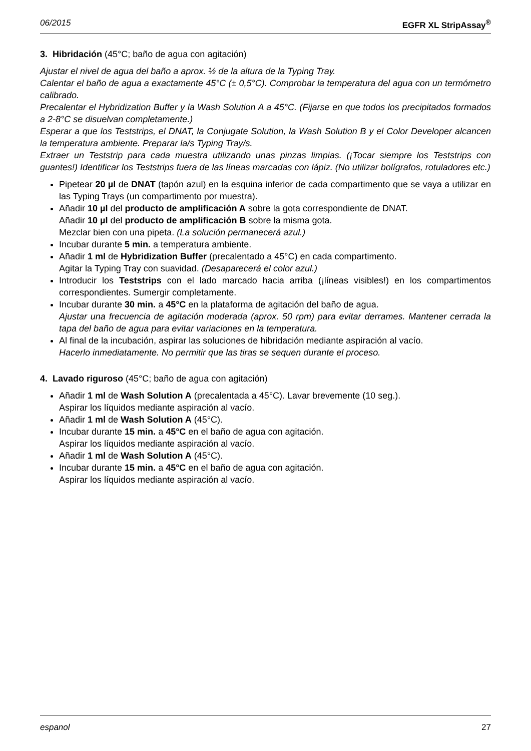06/2015 EGFR XL StripAssay<sup>®</sup>
3. Hibridación (45°C; baño de agua con agitación)
Ajustar el nivel de agua del baño a aprox. ½ de la altura de la Typing Tray.
Calentar el baño de agua a exactamente 45°C (± 0,5°C). Comprobar la temperatura del agua con un termómetro calibrado.
Precalentar el Hybridization Buffer y la Wash Solution A a 45°C. (Fijarse en que todos los precipitados formados a 2-8°C se disuelvan completamente.)
Esperar a que los Teststrips, el DNAT, la Conjugate Solution, la Wash Solution B y el Color Developer alcancen la temperatura ambiente. Preparar la/s Typing Tray/s.
Extraer un Teststrip para cada muestra utilizando unas pinzas limpias. (¡Tocar siempre los Teststrips con guantes!) Identificar los Teststrips fuera de las líneas marcadas con lápiz. (No utilizar bolígrafos, rotuladores etc.)
Pipetear 20 µl de DNAT (tapón azul) en la esquina inferior de cada compartimento que se vaya a utilizar en las Typing Trays (un compartimento por muestra).
Añadir 10 µl del producto de amplificación A sobre la gota correspondiente de DNAT.
Añadir 10 µl del producto de amplificación B sobre la misma gota.
Mezclar bien con una pipeta. (La solución permanecerá azul.)
Incubar durante 5 min. a temperatura ambiente.
Añadir 1 ml de Hybridization Buffer (precalentado a 45°C) en cada compartimento.
Agitar la Typing Tray con suavidad. (Desaparecerá el color azul.)
Introducir los Teststrips con el lado marcado hacia arriba (¡líneas visibles!) en los compartimentos correspondientes. Sumergir completamente.
Incubar durante 30 min. a 45°C en la plataforma de agitación del baño de agua.
Ajustar una frecuencia de agitación moderada (aprox. 50 rpm) para evitar derrames. Mantener cerrada la tapa del baño de agua para evitar variaciones en la temperatura.
Al final de la incubación, aspirar las soluciones de hibridación mediante aspiración al vacío.
Hacerlo inmediatamente. No permitir que las tiras se sequen durante el proceso.
4. Lavado riguroso (45°C; baño de agua con agitación)
Añadir 1 ml de Wash Solution A (precalentada a 45°C). Lavar brevemente (10 seg.).
Aspirar los líquidos mediante aspiración al vacío.
Añadir 1 ml de Wash Solution A (45°C).
Incubar durante 15 min. a 45°C en el baño de agua con agitación.
Aspirar los líquidos mediante aspiración al vacío.
Añadir 1 ml de Wash Solution A (45°C).
Incubar durante 15 min. a 45°C en el baño de agua con agitación.
Aspirar los líquidos mediante aspiración al vacío.
espanol 27